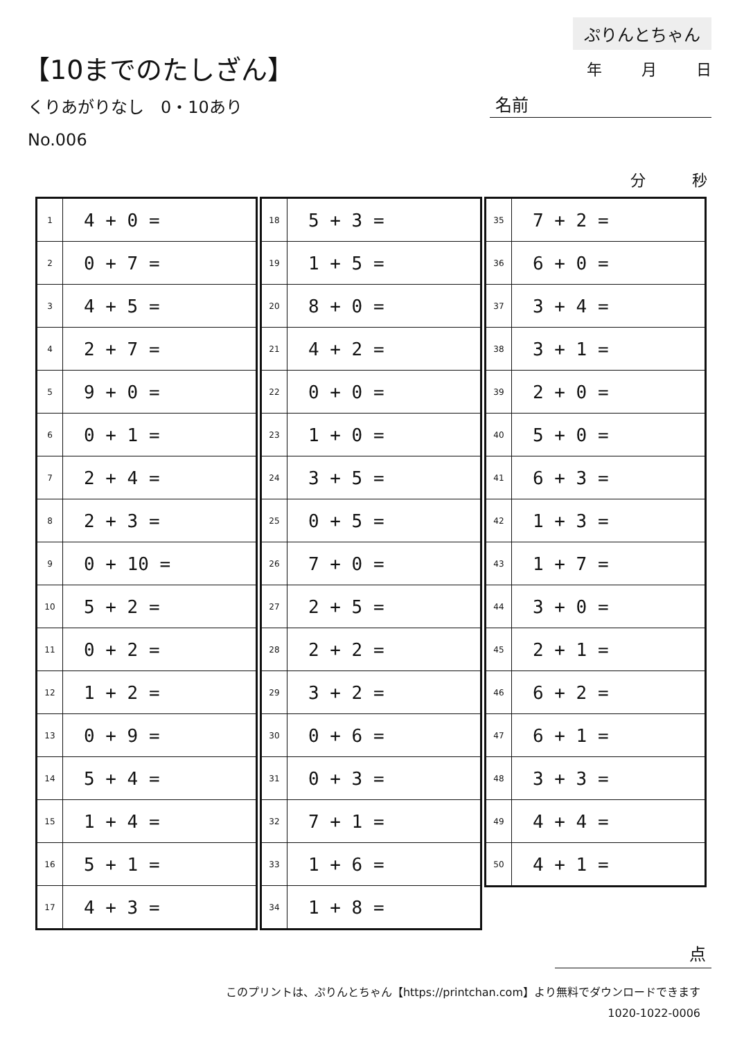【10までのたしざん】
くりあがりなし　0・10あり
No.006
ぷりんとちゃん
年 月 日
名前
分 秒
| 1 | 4 + 0 = |
| 2 | 0 + 7 = |
| 3 | 4 + 5 = |
| 4 | 2 + 7 = |
| 5 | 9 + 0 = |
| 6 | 0 + 1 = |
| 7 | 2 + 4 = |
| 8 | 2 + 3 = |
| 9 | 0 + 10 = |
| 10 | 5 + 2 = |
| 11 | 0 + 2 = |
| 12 | 1 + 2 = |
| 13 | 0 + 9 = |
| 14 | 5 + 4 = |
| 15 | 1 + 4 = |
| 16 | 5 + 1 = |
| 17 | 4 + 3 = |
| 18 | 5 + 3 = |
| 19 | 1 + 5 = |
| 20 | 8 + 0 = |
| 21 | 4 + 2 = |
| 22 | 0 + 0 = |
| 23 | 1 + 0 = |
| 24 | 3 + 5 = |
| 25 | 0 + 5 = |
| 26 | 7 + 0 = |
| 27 | 2 + 5 = |
| 28 | 2 + 2 = |
| 29 | 3 + 2 = |
| 30 | 0 + 6 = |
| 31 | 0 + 3 = |
| 32 | 7 + 1 = |
| 33 | 1 + 6 = |
| 34 | 1 + 8 = |
| 35 | 7 + 2 = |
| 36 | 6 + 0 = |
| 37 | 3 + 4 = |
| 38 | 3 + 1 = |
| 39 | 2 + 0 = |
| 40 | 5 + 0 = |
| 41 | 6 + 3 = |
| 42 | 1 + 3 = |
| 43 | 1 + 7 = |
| 44 | 3 + 0 = |
| 45 | 2 + 1 = |
| 46 | 6 + 2 = |
| 47 | 6 + 1 = |
| 48 | 3 + 3 = |
| 49 | 4 + 4 = |
| 50 | 4 + 1 = |
点
このプリントは、ぷりんとちゃん【https://printchan.com】より無料でダウンロードできます
1020-1022-0006